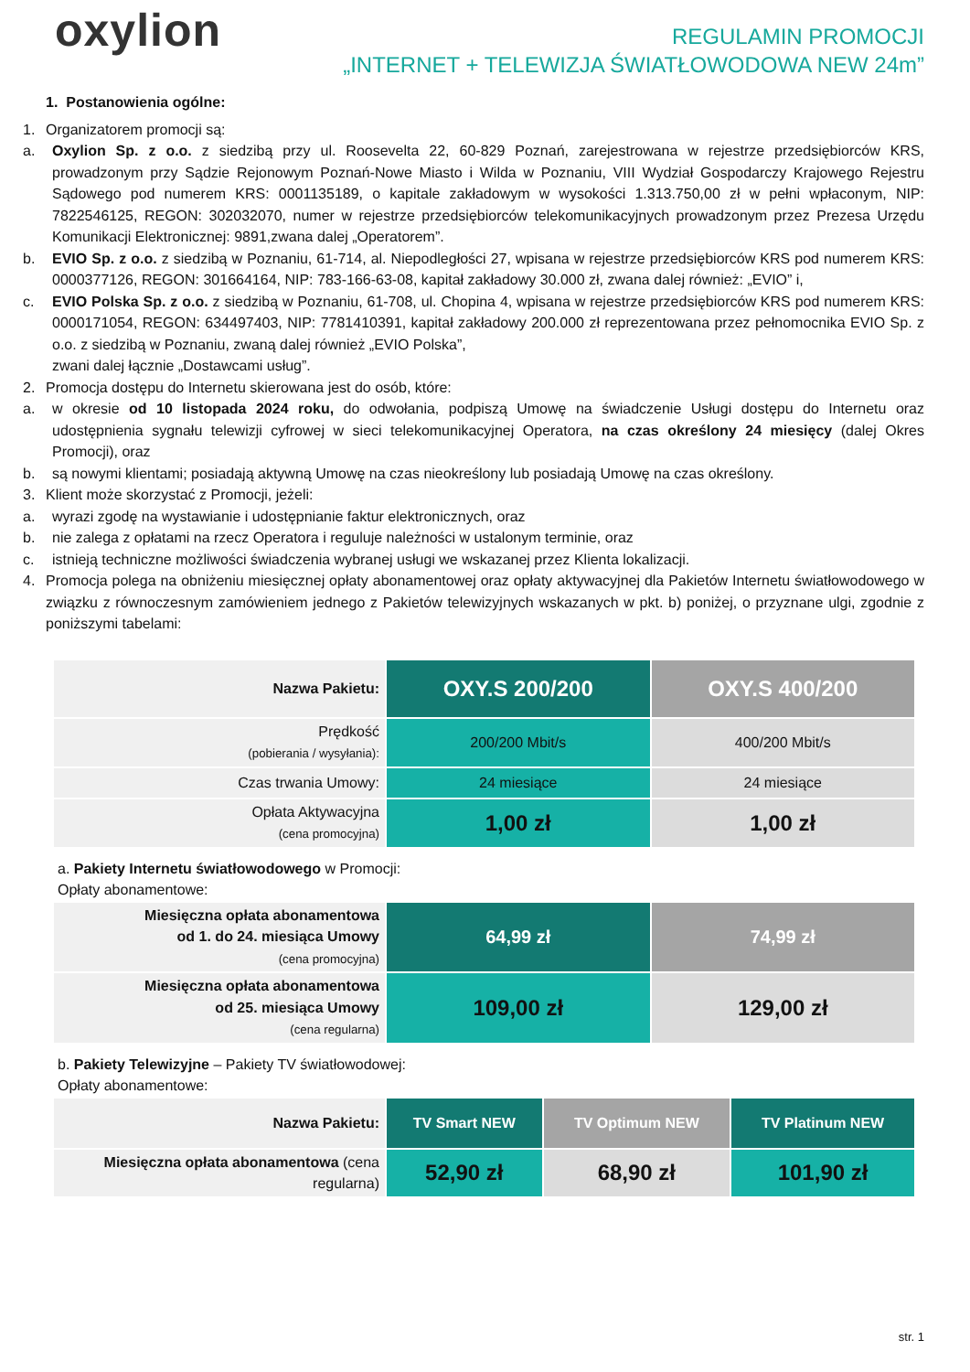oxylion
REGULAMIN PROMOCJI
„INTERNET + TELEWIZJA ŚWIATŁOWODOWA NEW 24m”
1. Postanowienia ogólne:
1. Organizatorem promocji są:
a. Oxylion Sp. z o.o. z siedzibą przy ul. Roosevelta 22, 60-829 Poznań, zarejestrowana w rejestrze przedsiębiorców KRS, prowadzonym przy Sądzie Rejonowym Poznań-Nowe Miasto i Wilda w Poznaniu, VIII Wydział Gospodarczy Krajowego Rejestru Sądowego pod numerem KRS: 0001135189, o kapitale zakładowym w wysokości 1.313.750,00 zł w pełni wpłaconym, NIP: 7822546125, REGON: 302032070, numer w rejestrze przedsiębiorców telekomunikacyjnych prowadzonym przez Prezesa Urzędu Komunikacji Elektronicznej: 9891,zwana dalej „Operatorem”.
b. EVIO Sp. z o.o. z siedzibą w Poznaniu, 61-714, al. Niepodległości 27, wpisana w rejestrze przedsiębiorców KRS pod numerem KRS: 0000377126, REGON: 301664164, NIP: 783-166-63-08, kapitał zakładowy 30.000 zł, zwana dalej również: „EVIO” i,
c. EVIO Polska Sp. z o.o. z siedzibą w Poznaniu, 61-708, ul. Chopina 4, wpisana w rejestrze przedsiębiorców KRS pod numerem KRS: 0000171054, REGON: 634497403, NIP: 7781410391, kapitał zakładowy 200.000 zł reprezentowana przez pełnomocnika EVIO Sp. z o.o. z siedzibą w Poznaniu, zwaną dalej również „EVIO Polska”,
zwani dalej łącznie „Dostawcami usług”.
2. Promocja dostępu do Internetu skierowana jest do osób, które:
a. w okresie od 10 listopada 2024 roku, do odwołania, podpiszą Umowę na świadczenie Usługi dostępu do Internetu oraz udostępnienia sygnału telewizji cyfrowej w sieci telekomunikacyjnej Operatora, na czas określony 24 miesięcy (dalej Okres Promocji), oraz
b. są nowymi klientami; posiadają aktywną Umowę na czas nieokreślony lub posiadają Umowę na czas określony.
3. Klient może skorzystać z Promocji, jeżeli:
a. wyrazi zgodę na wystawianie i udostępnianie faktur elektronicznych, oraz
b. nie zalega z opłatami na rzecz Operatora i reguluje należności w ustalonym terminie, oraz
c. istnieją techniczne możliwości świadczenia wybranej usługi we wskazanej przez Klienta lokalizacji.
4. Promocja polega na obniżeniu miesięcznej opłaty abonamentowej oraz opłaty aktywacyjnej dla Pakietów Internetu światłowodowego w związku z równoczesnym zamówieniem jednego z Pakietów telewizyjnych wskazanych w pkt. b) poniżej, o przyznane ulgi, zgodnie z poniższymi tabelami:
| Nazwa Pakietu: | OXY.S 200/200 | OXY.S 400/200 |
| --- | --- | --- |
| Prędkość (pobierania / wysyłania): | 200/200 Mbit/s | 400/200 Mbit/s |
| Czas trwania Umowy: | 24 miesiące | 24 miesiące |
| Opłata Aktywacyjna (cena promocyjna) | 1,00 zł | 1,00 zł |
a. Pakiety Internetu światłowodowego w Promocji:
Opłaty abonamentowe:
| Miesięczna opłata abonamentowa od 1. do 24. miesiąca Umowy (cena promocyjna) | 64,99 zł | 74,99 zł |
| Miesięczna opłata abonamentowa od 25. miesiąca Umowy (cena regularna) | 109,00 zł | 129,00 zł |
b. Pakiety Telewizyjne – Pakiety TV światłowodowej:
Opłaty abonamentowe:
| Nazwa Pakietu: | TV Smart NEW | TV Optimum NEW | TV Platinum NEW |
| --- | --- | --- | --- |
| Miesięczna opłata abonamentowa (cena regularna) | 52,90 zł | 68,90 zł | 101,90 zł |
str. 1